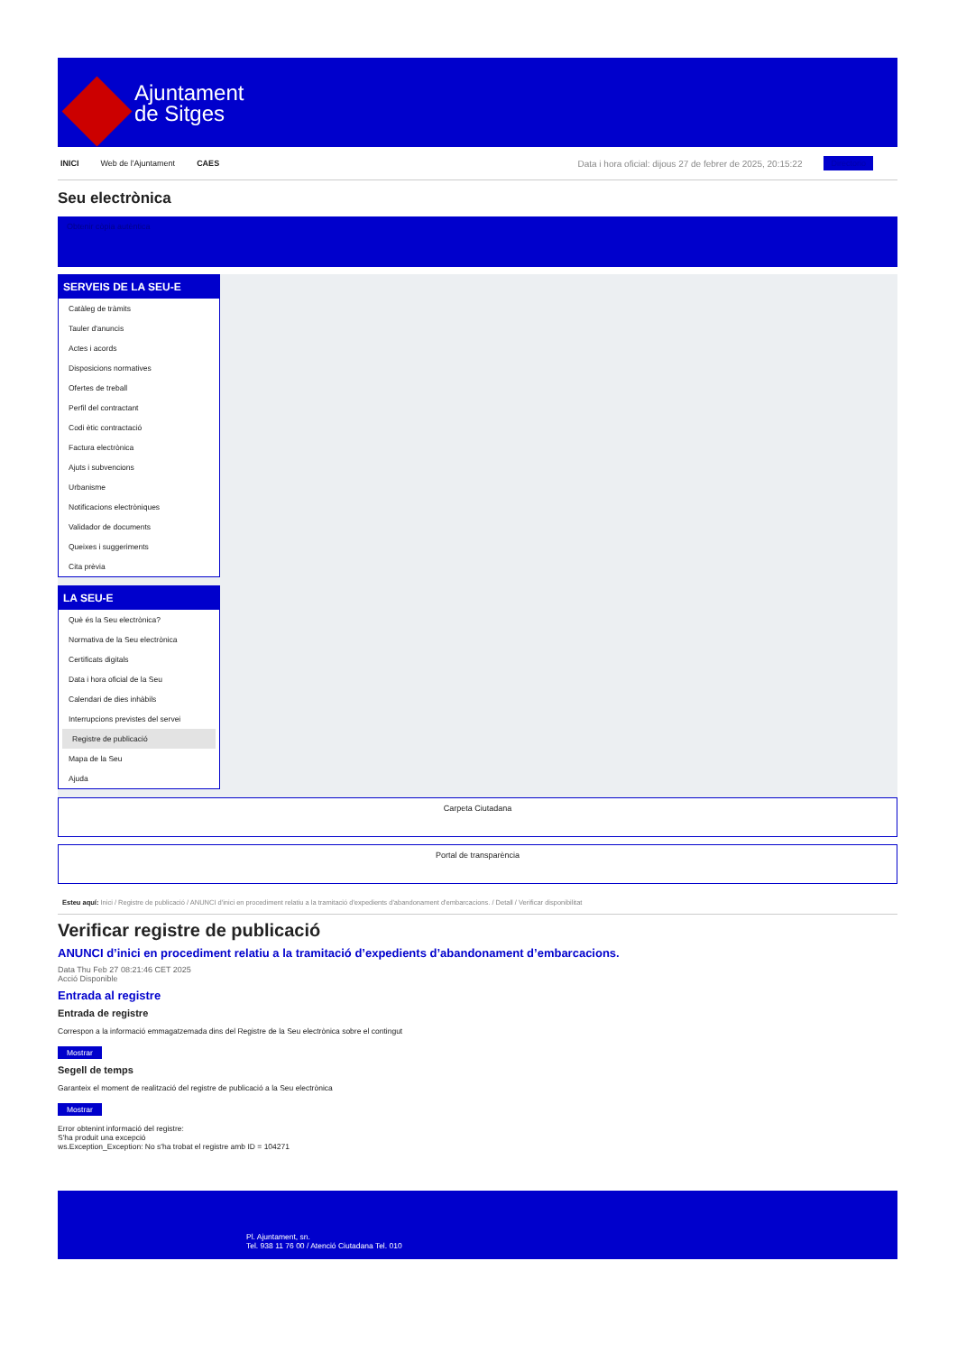Ajuntament
de Sitges
INICI Web de l'Ajuntament CAES Data i hora oficial: dijous 27 de febrer de 2025, 20:15:22 Directorio
Seu electrònica
Obtenir còpia autèntica
SERVEIS DE LA SEU-E
Catàleg de tràmits
Tauler d'anuncis
Actes i acords
Disposicions normatives
Ofertes de treball
Perfil del contractant
Codi ètic contractació
Factura electrònica
Ajuts i subvencions
Urbanisme
Notificacions electròniques
Validador de documents
Queixes i suggeriments
Cita prèvia
LA SEU-E
Què és la Seu electrònica?
Normativa de la Seu electrònica
Certificats digitals
Data i hora oficial de la Seu
Calendari de dies inhàbils
Interrupcions previstes del servei
Registre de publicació
Mapa de la Seu
Ajuda
Carpeta Ciutadana
Portal de transparència
Esteu aquí: Inici / Registre de publicació / ANUNCI d'inici en procediment relatiu a la tramitació d'expedients d'abandonament d'embarcacions. / Detall / Verificar disponibilitat
Verificar registre de publicació
ANUNCI d’inici en procediment relatiu a la tramitació d’expedients d’abandonament d’embarcacions.
Data Thu Feb 27 08:21:46 CET 2025
Acció Disponible
Entrada al registre
Entrada de registre
Correspon a la informació emmagatzemada dins del Registre de la Seu electrònica sobre el contingut
Mostrar
Segell de temps
Garanteix el moment de realització del registre de publicació a la Seu electrònica
Mostrar
Error obtenint informació del registre:
S'ha produit una excepció
ws.Exception_Exception: No s'ha trobat el registre amb ID = 104271
Pl. Ajuntament, sn.
Tel. 938 11 76 00 / Atenció Ciutadana Tel. 010